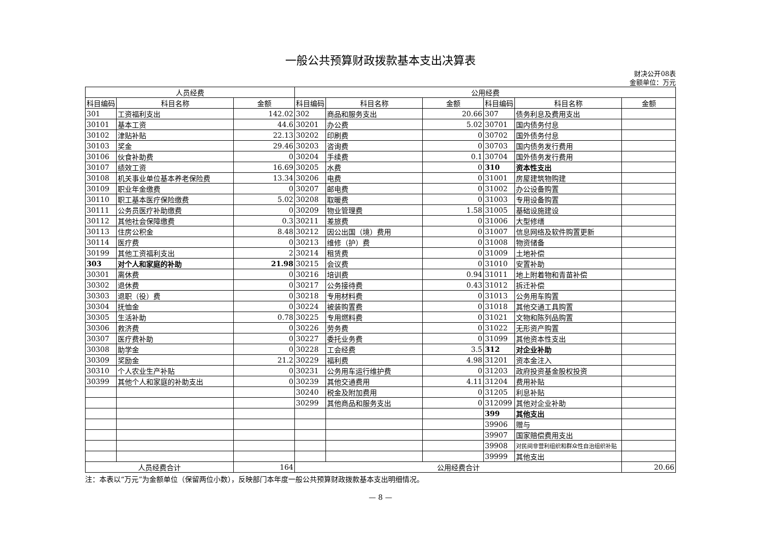一般公共预算财政拨款基本支出决算表
财决公开08表
金额单位：万元
| 人员经费 | | | 公用经费 | | | | | |
| --- | --- | --- | --- | --- | --- | --- | --- | --- |
| 科目编码 | 科目名称 | 金额 | 科目编码 | 科目名称 | 金额 | 科目编码 | 科目名称 | 金额 |
| 301 | 工资福利支出 | 142.02 | 302 | 商品和服务支出 | 20.66 | 307 | 债务利息及费用支出 | |
| 30101 | 基本工资 | 44.6 | 30201 | 办公费 | 5.02 | 30701 | 国内债务付息 | |
| 30102 | 津贴补贴 | 22.13 | 30202 | 印刷费 | 0 | 30702 | 国外债务付息 | |
| 30103 | 奖金 | 29.46 | 30203 | 咨询费 | 0 | 30703 | 国内债务发行费用 | |
| 30106 | 伙食补助费 | 0 | 30204 | 手续费 | 0.1 | 30704 | 国外债务发行费用 | |
| 30107 | 绩效工资 | 16.69 | 30205 | 水费 | 0 | 310 | 资本性支出 | |
| 30108 | 机关事业单位基本养老保险费 | 13.34 | 30206 | 电费 | 0 | 31001 | 房屋建筑物购建 | |
| 30109 | 职业年金缴费 | 0 | 30207 | 邮电费 | 0 | 31002 | 办公设备购置 | |
| 30110 | 职工基本医疗保险缴费 | 5.02 | 30208 | 取暖费 | 0 | 31003 | 专用设备购置 | |
| 30111 | 公务员医疗补助缴费 | 0 | 30209 | 物业管理费 | 1.58 | 31005 | 基础设施建设 | |
| 30112 | 其他社会保障缴费 | 0.3 | 30211 | 差旅费 | 0 | 31006 | 大型修缮 | |
| 30113 | 住房公积金 | 8.48 | 30212 | 因公出国（境）费用 | 0 | 31007 | 信息网络及软件购置更新 | |
| 30114 | 医疗费 | 0 | 30213 | 维修（护）费 | 0 | 31008 | 物资储备 | |
| 30199 | 其他工资福利支出 | 2 | 30214 | 租赁费 | 0 | 31009 | 土地补偿 | |
| 303 | 对个人和家庭的补助 | 21.98 | 30215 | 会议费 | 0 | 31010 | 安置补助 | |
| 30301 | 离休费 | 0 | 30216 | 培训费 | 0.94 | 31011 | 地上附着物和青苗补偿 | |
| 30302 | 退休费 | 0 | 30217 | 公务接待费 | 0.43 | 31012 | 拆迁补偿 | |
| 30303 | 退职（役）费 | 0 | 30218 | 专用材料费 | 0 | 31013 | 公务用车购置 | |
| 30304 | 抚恤金 | 0 | 30224 | 被装购置费 | 0 | 31018 | 其他交通工具购置 | |
| 30305 | 生活补助 | 0.78 | 30225 | 专用燃料费 | 0 | 31021 | 文物和陈列品购置 | |
| 30306 | 救济费 | 0 | 30226 | 劳务费 | 0 | 31022 | 无形资产购置 | |
| 30307 | 医疗费补助 | 0 | 30227 | 委托业务费 | 0 | 31099 | 其他资本性支出 | |
| 30308 | 助学金 | 0 | 30228 | 工会经费 | 3.5 | 312 | 对企业补助 | |
| 30309 | 奖励金 | 21.2 | 30229 | 福利费 | 4.98 | 31201 | 资本金注入 | |
| 30310 | 个人农业生产补贴 | 0 | 30231 | 公务用车运行维护费 | 0 | 31203 | 政府投资基金股权投资 | |
| 30399 | 其他个人和家庭的补助支出 | 0 | 30239 | 其他交通费用 | 4.11 | 31204 | 费用补贴 | |
| | | | 30240 | 税金及附加费用 | 0 | 31205 | 利息补贴 | |
| | | | 30299 | 其他商品和服务支出 | 0 | 312099 | 其他对企业补助 | |
| | | | | | | 399 | 其他支出 | |
| | | | | | | 39906 | 赠与 | |
| | | | | | | 39907 | 国家赔偿费用支出 | |
| | | | | | | 39908 | 对民间非营利组织和群众性自治组织补贴 | |
| | | | | | | 39999 | 其他支出 | |
| 人员经费合计 | | 164 | 公用经费合计 | | | | | 20.66 |
注：本表以“万元”为金额单位（保留两位小数），反映部门本年度一般公共预算财政拨款基本支出明细情况。
— 8 —